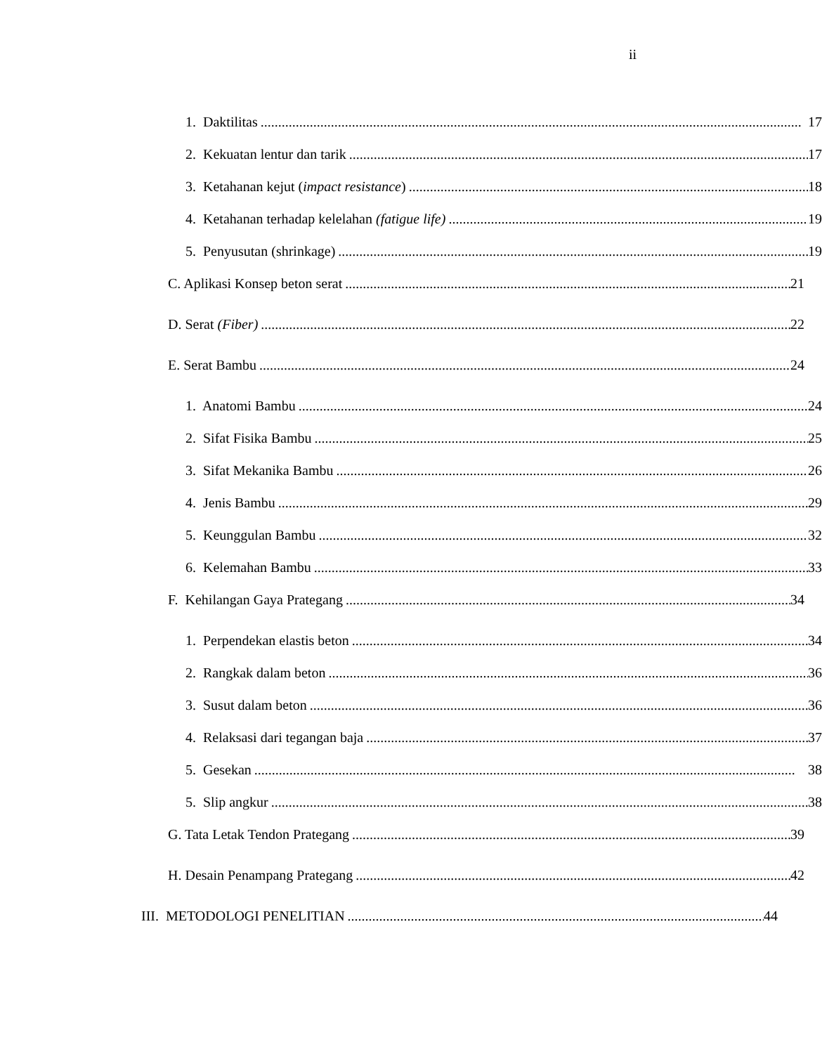ii
1. Daktilitas 17
2. Kekuatan lentur dan tarik 17
3. Ketahanan kejut (impact resistance) 18
4. Ketahanan terhadap kelelahan (fatigue life) 19
5. Penyusutan (shrinkage) 19
C. Aplikasi Konsep beton serat 21
D. Serat (Fiber) 22
E. Serat Bambu 24
1. Anatomi Bambu 24
2. Sifat Fisika Bambu 25
3. Sifat Mekanika Bambu 26
4. Jenis Bambu 29
5. Keunggulan Bambu 32
6. Kelemahan Bambu 33
F. Kehilangan Gaya Prategang 34
1. Perpendekan elastis beton 34
2. Rangkak dalam beton 36
3. Susut dalam beton 36
4. Relaksasi dari tegangan baja 37
5. Gesekan 38
5. Slip angkur 38
G. Tata Letak Tendon Prategang 39
H. Desain Penampang Prategang 42
III. METODOLOGI PENELITIAN 44